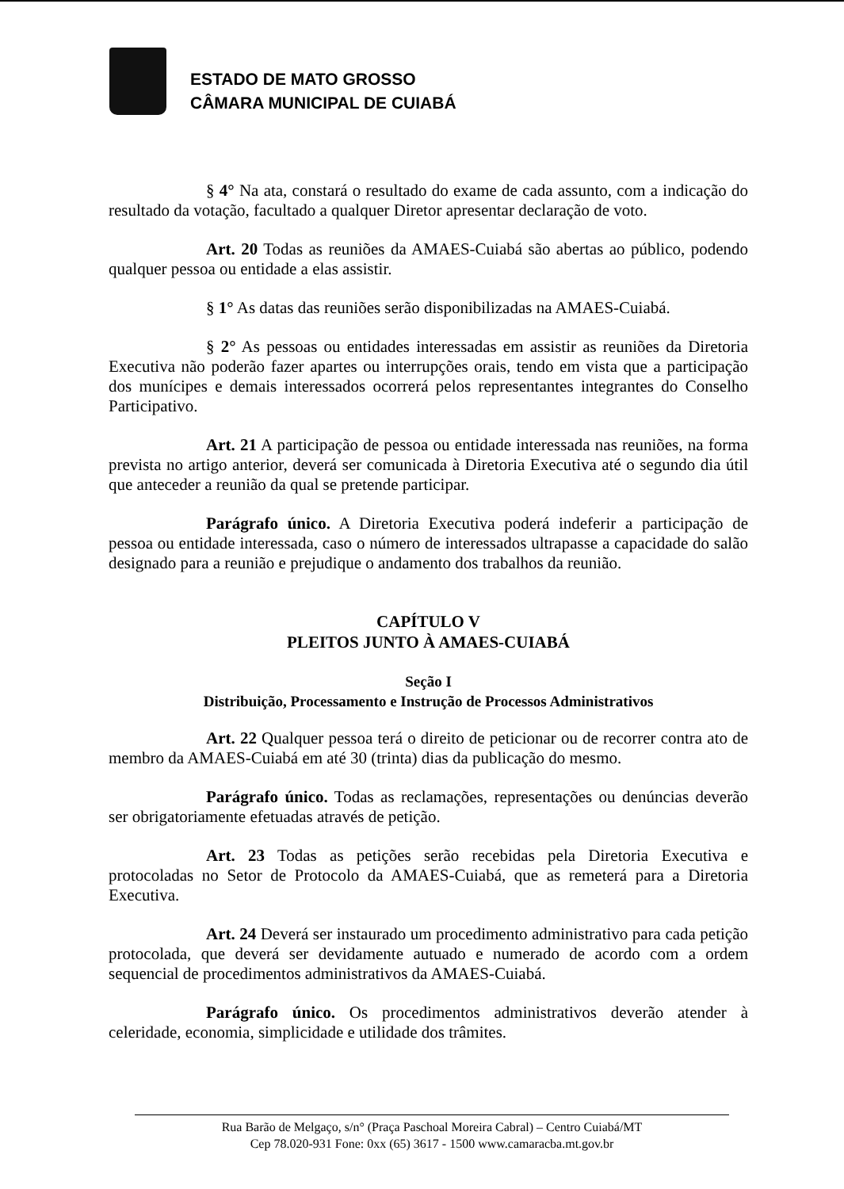ESTADO DE MATO GROSSO
CÂMARA MUNICIPAL DE CUIABÁ
§ 4° Na ata, constará o resultado do exame de cada assunto, com a indicação do resultado da votação, facultado a qualquer Diretor apresentar declaração de voto.
Art. 20 Todas as reuniões da AMAES-Cuiabá são abertas ao público, podendo qualquer pessoa ou entidade a elas assistir.
§ 1° As datas das reuniões serão disponibilizadas na AMAES-Cuiabá.
§ 2° As pessoas ou entidades interessadas em assistir as reuniões da Diretoria Executiva não poderão fazer apartes ou interrupções orais, tendo em vista que a participação dos munícipes e demais interessados ocorrerá pelos representantes integrantes do Conselho Participativo.
Art. 21 A participação de pessoa ou entidade interessada nas reuniões, na forma prevista no artigo anterior, deverá ser comunicada à Diretoria Executiva até o segundo dia útil que anteceder a reunião da qual se pretende participar.
Parágrafo único. A Diretoria Executiva poderá indeferir a participação de pessoa ou entidade interessada, caso o número de interessados ultrapasse a capacidade do salão designado para a reunião e prejudique o andamento dos trabalhos da reunião.
CAPÍTULO V
PLEITOS JUNTO À AMAES-CUIABÁ
Seção I
Distribuição, Processamento e Instrução de Processos Administrativos
Art. 22 Qualquer pessoa terá o direito de peticionar ou de recorrer contra ato de membro da AMAES-Cuiabá em até 30 (trinta) dias da publicação do mesmo.
Parágrafo único. Todas as reclamações, representações ou denúncias deverão ser obrigatoriamente efetuadas através de petição.
Art. 23 Todas as petições serão recebidas pela Diretoria Executiva e protocoladas no Setor de Protocolo da AMAES-Cuiabá, que as remeterá para a Diretoria Executiva.
Art. 24 Deverá ser instaurado um procedimento administrativo para cada petição protocolada, que deverá ser devidamente autuado e numerado de acordo com a ordem sequencial de procedimentos administrativos da AMAES-Cuiabá.
Parágrafo único. Os procedimentos administrativos deverão atender à celeridade, economia, simplicidade e utilidade dos trâmites.
Rua Barão de Melgaço, s/n° (Praça Paschoal Moreira Cabral) – Centro Cuiabá/MT
Cep 78.020-931 Fone: 0xx (65) 3617 - 1500 www.camaracba.mt.gov.br